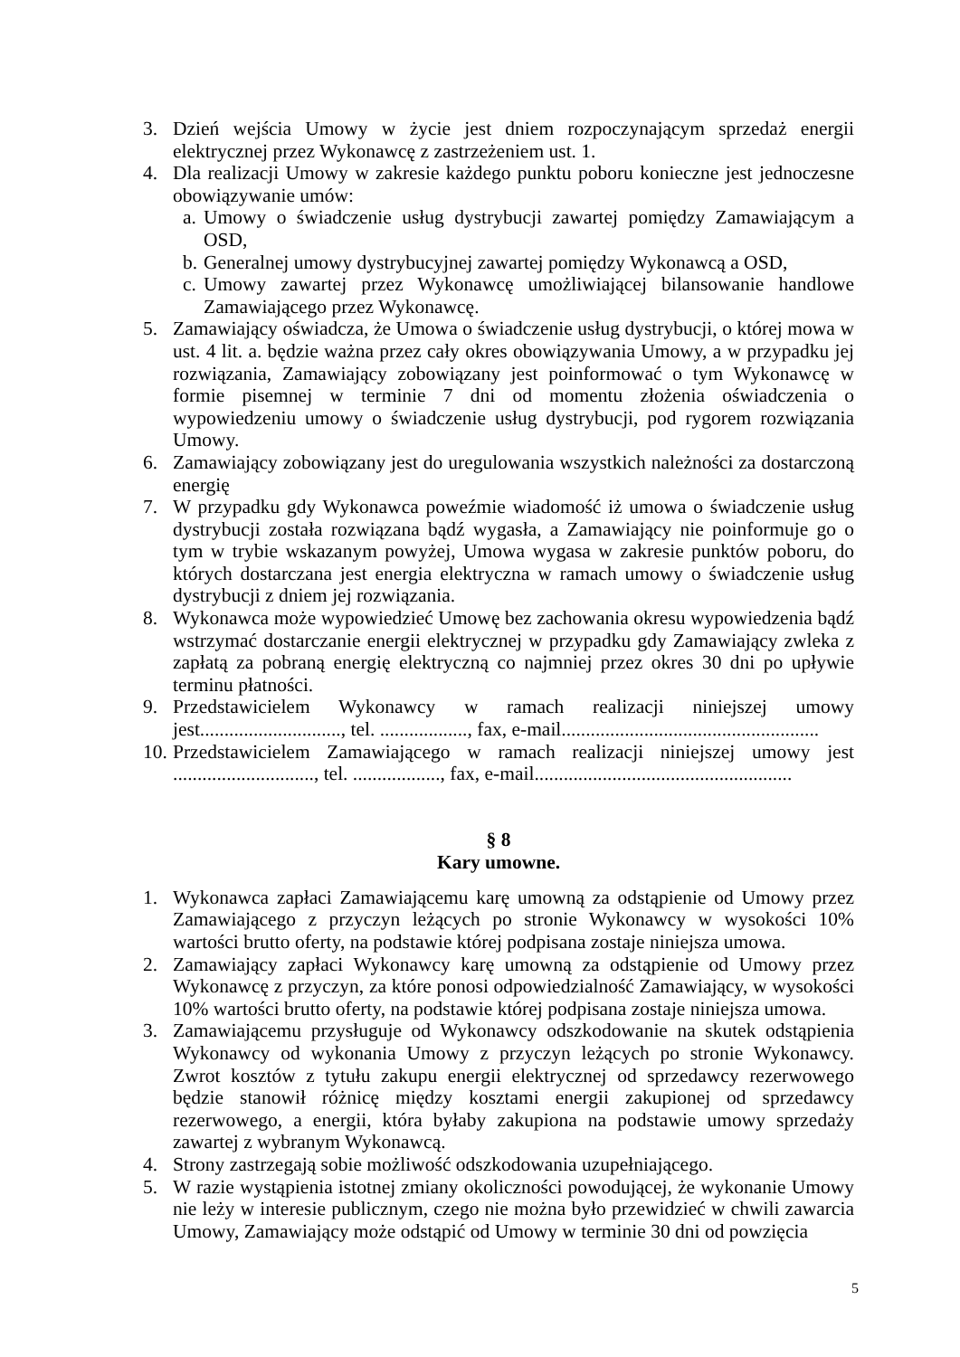3. Dzień wejścia Umowy w życie jest dniem rozpoczynającym sprzedaż energii elektrycznej przez Wykonawcę z zastrzeżeniem ust. 1.
4. Dla realizacji Umowy w zakresie każdego punktu poboru konieczne jest jednoczesne obowiązywanie umów:
a. Umowy o świadczenie usług dystrybucji zawartej pomiędzy Zamawiającym a OSD,
b. Generalnej umowy dystrybucyjnej zawartej pomiędzy Wykonawcą a OSD,
c. Umowy zawartej przez Wykonawcę umożliwiającej bilansowanie handlowe Zamawiającego przez Wykonawcę.
5. Zamawiający oświadcza, że Umowa o świadczenie usług dystrybucji, o której mowa w ust. 4 lit. a. będzie ważna przez cały okres obowiązywania Umowy, a w przypadku jej rozwiązania, Zamawiający zobowiązany jest poinformować o tym Wykonawcę w formie pisemnej w terminie 7 dni od momentu złożenia oświadczenia o wypowiedzeniu umowy o świadczenie usług dystrybucji, pod rygorem rozwiązania Umowy.
6. Zamawiający zobowiązany jest do uregulowania wszystkich należności za dostarczoną energię
7. W przypadku gdy Wykonawca poweźmie wiadomość iż umowa o świadczenie usług dystrybucji została rozwiązana bądź wygasła, a Zamawiający nie poinformuje go o tym w trybie wskazanym powyżej, Umowa wygasa w zakresie punktów poboru, do których dostarczana jest energia elektryczna w ramach umowy o świadczenie usług dystrybucji z dniem jej rozwiązania.
8. Wykonawca może wypowiedzieć Umowę bez zachowania okresu wypowiedzenia bądź wstrzymać dostarczanie energii elektrycznej w przypadku gdy Zamawiający zwleka z zapłatą za pobraną energię elektryczną co najmniej przez okres 30 dni po upływie terminu płatności.
9. Przedstawicielem Wykonawcy w ramach realizacji niniejszej umowy jest............................., tel. .................., fax, e-mail.....................................................
10. Przedstawicielem Zamawiającego w ramach realizacji niniejszej umowy jest ............................., tel. .................., fax, e-mail.....................................................
§ 8
Kary umowne.
1. Wykonawca zapłaci Zamawiającemu karę umowną za odstąpienie od Umowy przez Zamawiającego z przyczyn leżących po stronie Wykonawcy w wysokości 10% wartości brutto oferty, na podstawie której podpisana zostaje niniejsza umowa.
2. Zamawiający zapłaci Wykonawcy karę umowną za odstąpienie od Umowy przez Wykonawcę z przyczyn, za które ponosi odpowiedzialność Zamawiający, w wysokości 10% wartości brutto oferty, na podstawie której podpisana zostaje niniejsza umowa.
3. Zamawiającemu przysługuje od Wykonawcy odszkodowanie na skutek odstąpienia Wykonawcy od wykonania Umowy z przyczyn leżących po stronie Wykonawcy. Zwrot kosztów z tytułu zakupu energii elektrycznej od sprzedawcy rezerwowego będzie stanowił różnicę między kosztami energii zakupionej od sprzedawcy rezerwowego, a energii, która byłaby zakupiona na podstawie umowy sprzedaży zawartej z wybranym Wykonawcą.
4. Strony zastrzegają sobie możliwość odszkodowania uzupełniającego.
5. W razie wystąpienia istotnej zmiany okoliczności powodującej, że wykonanie Umowy nie leży w interesie publicznym, czego nie można było przewidzieć w chwili zawarcia Umowy, Zamawiający może odstąpić od Umowy w terminie 30 dni od powzięcia
5